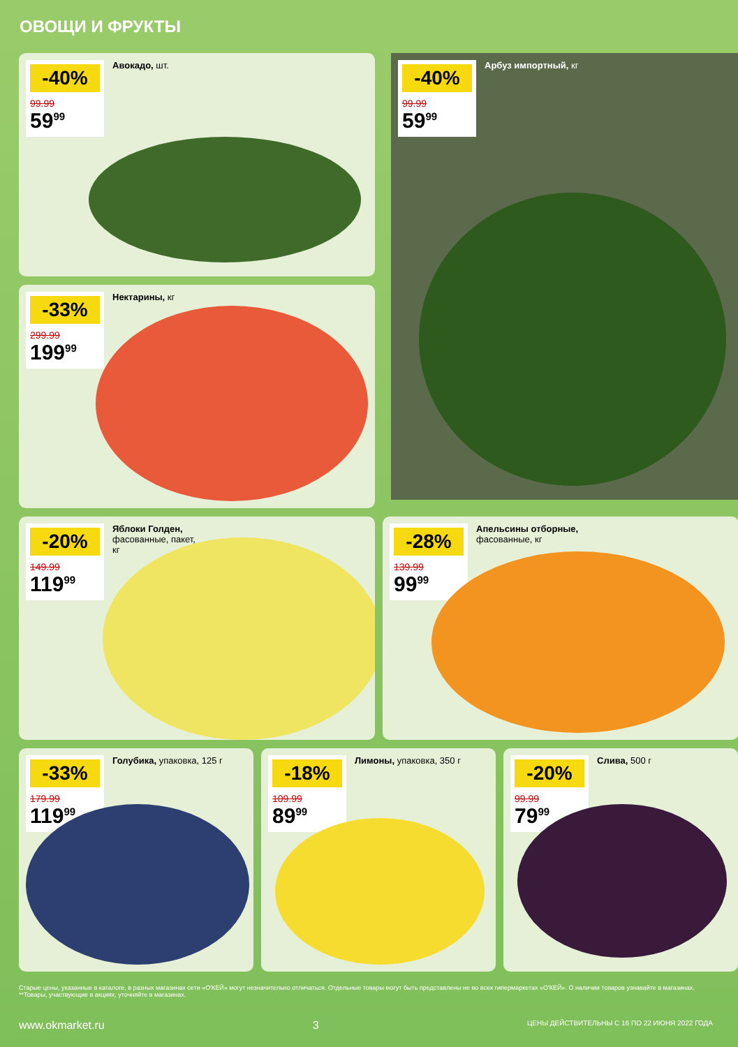ОВОЩИ И ФРУКТЫ
-40%
99.99
59<sup>99</sup>
Авокадо, шт.
-40%
99.99
59<sup>99</sup>
Арбуз импортный, кг
-33%
299.99
199<sup>99</sup>
Нектарины, кг
-20%
149.99
119<sup>99</sup>
Яблоки Голден,
фасованные, пакет,
кг
-28%
139.99
99<sup>99</sup>
Апельсины отборные,
фасованные, кг
-33%
179.99
119<sup>99</sup>
Голубика, упаковка, 125 г
-18%
109.99
89<sup>99</sup>
Лимоны, упаковка, 350 г
-20%
99.99
79<sup>99</sup>
Слива, 500 г
Старые цены, указанные в каталоге, в разных магазинах сети «О'КЕЙ» могут незначительно отличаться. Отдельные товары могут быть представлены не во всех гипермаркетах «О'КЕЙ». О наличии товаров узнавайте в магазинах. **Товары, участвующие в акциях, уточняйте в магазинах.
www.okmarket.ru 3 ЦЕНЫ ДЕЙСТВИТЕЛЬНЫ С 16 ПО 22 ИЮНЯ 2022 ГОДА